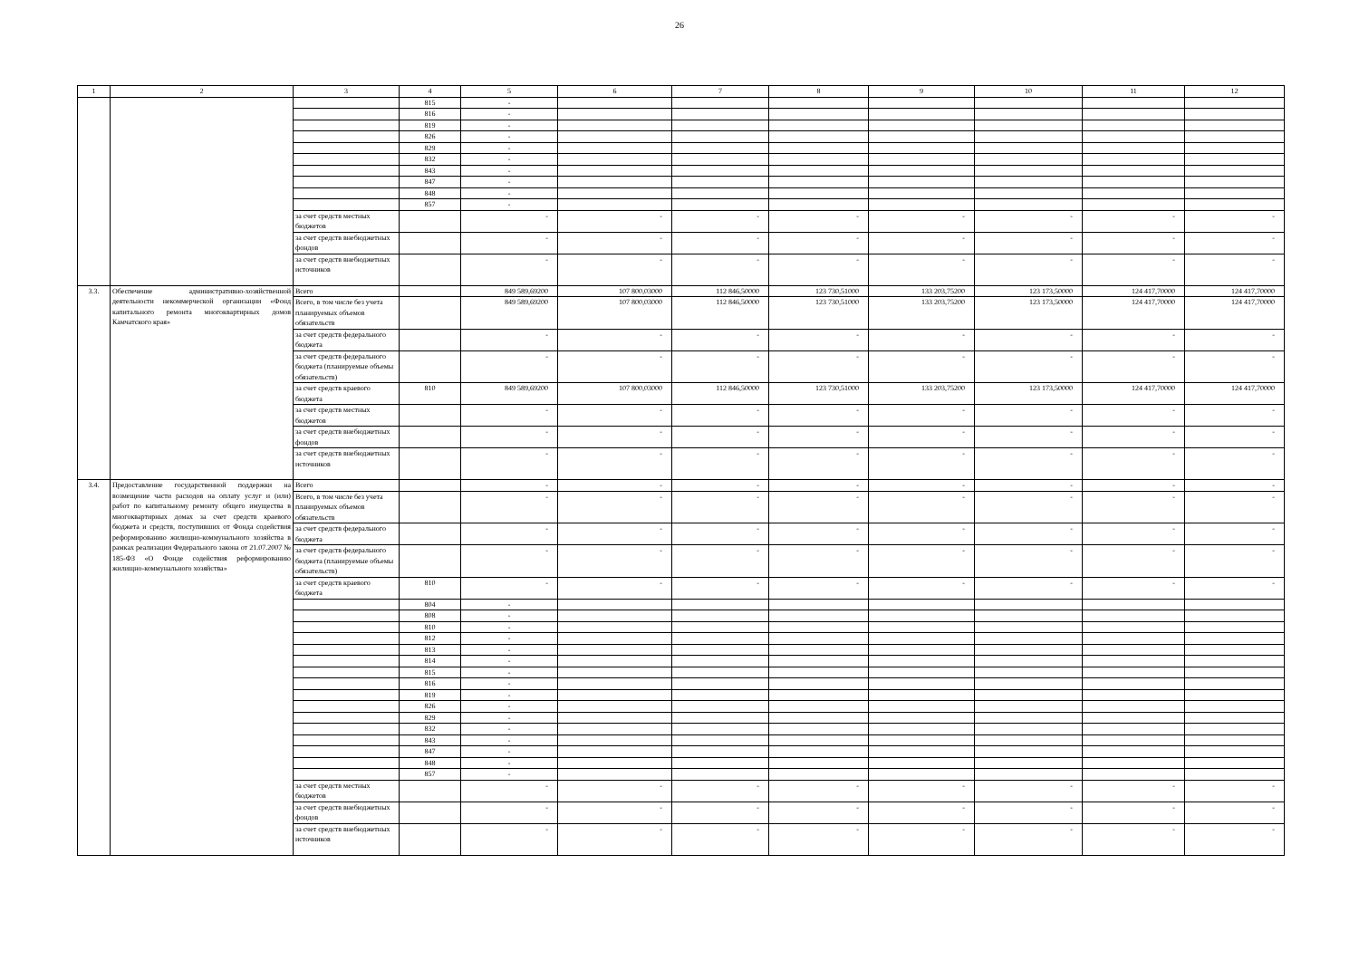26
| 1 | 2 | 3 | 4 | 5 | 6 | 7 | 8 | 9 | 10 | 11 | 12 |
| --- | --- | --- | --- | --- | --- | --- | --- | --- | --- | --- | --- |
| | | | 815 | - | | | | | | | |
| | | | 816 | - | | | | | | | |
| | | | 819 | - | | | | | | | |
| | | | 826 | - | | | | | | | |
| | | | 829 | - | | | | | | | |
| | | | 832 | - | | | | | | | |
| | | | 843 | - | | | | | | | |
| | | | 847 | - | | | | | | | |
| | | | 848 | - | | | | | | | |
| | | | 857 | - | | | | | | | |
| | | за счет средств местных бюджетов | | - | - | - | - | - | - | - | - |
| | | за счет средств внебюджетных фондов | | - | - | - | - | - | - | - | - |
| | | за счет средств внебюджетных источников | | - | - | - | - | - | - | - | - |
| 3.3. | Обеспечение административно-хозяйственной деятельности некоммерческой организации «Фонд капитального ремонта многоквартирных домов Камчатского края» | Всего | | 849 589,69200 | 107 800,03000 | 112 846,50000 | 123 730,51000 | 133 203,75200 | 123 173,50000 | 124 417,70000 | 124 417,70000 |
| | | Всего, в том числе без учета планируемых объемов обязательств | | 849 589,69200 | 107 800,03000 | 112 846,50000 | 123 730,51000 | 133 203,75200 | 123 173,50000 | 124 417,70000 | 124 417,70000 |
| | | за счет средств федерального бюджета | | - | - | - | - | - | - | - | - |
| | | за счет средств федерального бюджета (планируемые объемы обязательств) | | - | - | - | - | - | - | - | - |
| | | за счет средств краевого бюджета | 810 | 849 589,69200 | 107 800,03000 | 112 846,50000 | 123 730,51000 | 133 203,75200 | 123 173,50000 | 124 417,70000 | 124 417,70000 |
| | | за счет средств местных бюджетов | | - | - | - | - | - | - | - | - |
| | | за счет средств внебюджетных фондов | | - | - | - | - | - | - | - | - |
| | | за счет средств внебюджетных источников | | - | - | - | - | - | - | - | - |
| 3.4. | Предоставление государственной поддержки на возмещение части расходов на оплату услуг и (или) работ по капитальному ремонту общего имущества в многоквартирных домах за счет средств краевого бюджета и средств, поступивших от Фонда содействия реформированию жилищно-коммунального хозяйства в рамках реализации Федерального закона от 21.07.2007 № 185-ФЗ «О Фонде содействия реформированию жилищно-коммунального хозяйства» | Всего | | - | - | - | - | - | - | - | - |
| | | Всего, в том числе без учета планируемых объемов обязательств | | - | - | - | - | - | - | - | - |
| | | за счет средств федерального бюджета | | - | - | - | - | - | - | - | - |
| | | за счет средств федерального бюджета (планируемые объемы обязательств) | | - | - | - | - | - | - | - | - |
| | | за счет средств краевого бюджета | 810 | - | - | - | - | - | - | - | - |
| | | | 804 | - | | | | | | | |
| | | | 808 | - | | | | | | | |
| | | | 810 | - | | | | | | | |
| | | | 812 | - | | | | | | | |
| | | | 813 | - | | | | | | | |
| | | | 814 | - | | | | | | | |
| | | | 815 | - | | | | | | | |
| | | | 816 | - | | | | | | | |
| | | | 819 | - | | | | | | | |
| | | | 826 | - | | | | | | | |
| | | | 829 | - | | | | | | | |
| | | | 832 | - | | | | | | | |
| | | | 843 | - | | | | | | | |
| | | | 847 | - | | | | | | | |
| | | | 848 | - | | | | | | | |
| | | | 857 | - | | | | | | | |
| | | за счет средств местных бюджетов | | - | - | - | - | - | - | - | - |
| | | за счет средств внебюджетных фондов | | - | - | - | - | - | - | - | - |
| | | за счет средств внебюджетных источников | | - | - | - | - | - | - | - | - |